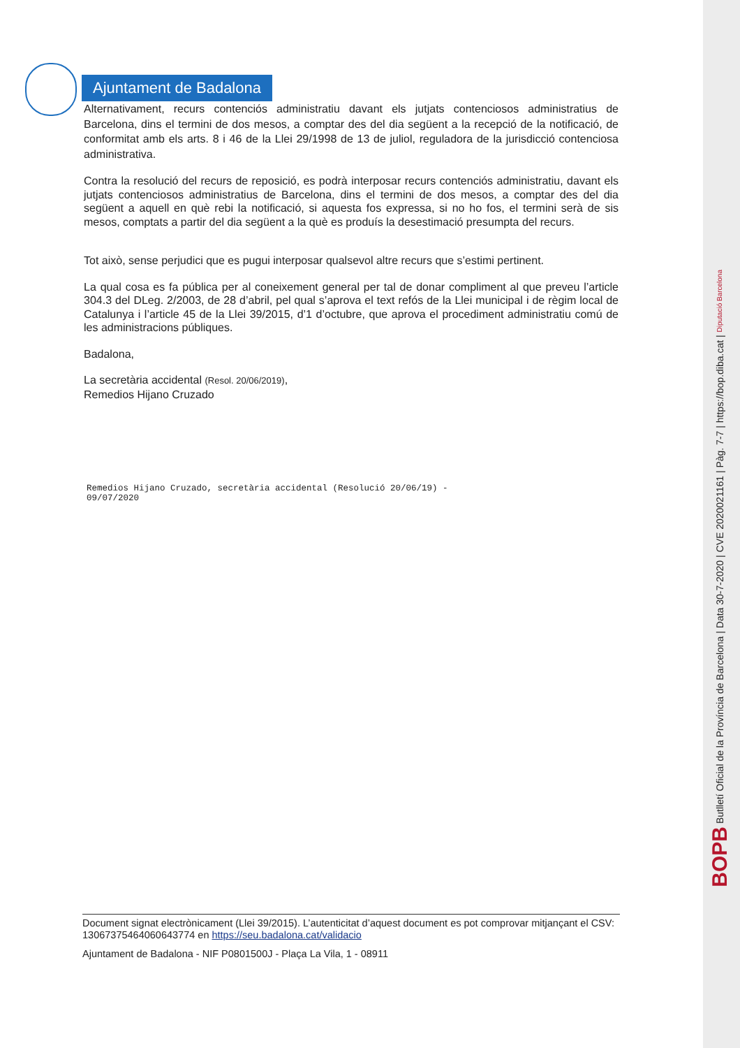Ajuntament de Badalona
Alternativament, recurs contenciós administratiu davant els jutjats contenciosos administratius de Barcelona, dins el termini de dos mesos, a comptar des del dia següent a la recepció de la notificació, de conformitat amb els arts. 8 i 46 de la Llei 29/1998 de 13 de juliol, reguladora de la jurisdicció contenciosa administrativa.
Contra la resolució del recurs de reposició, es podrà interposar recurs contenciós administratiu, davant els jutjats contenciosos administratius de Barcelona, dins el termini de dos mesos, a comptar des del dia següent a aquell en què rebi la notificació, si aquesta fos expressa, si no ho fos, el termini serà de sis mesos, comptats a partir del dia següent a la què es produís la desestimació presumpta del recurs.
Tot això, sense perjudici que es pugui interposar qualsevol altre recurs que s’estimi pertinent.
La qual cosa es fa pública per al coneixement general per tal de donar compliment al que preveu l’article 304.3 del DLeg. 2/2003, de 28 d’abril, pel qual s’aprova el text refós de la Llei municipal i de règim local de Catalunya i l’article 45 de la Llei 39/2015, d’1 d’octubre, que aprova el procediment administratiu comú de les administracions públiques.
Badalona,
La secretària accidental (Resol. 20/06/2019),
Remedios Hijano Cruzado
Remedios Hijano Cruzado, secretària accidental (Resolució 20/06/19) -
09/07/2020
Document signat electrònicament (Llei 39/2015). L’autenticitat d’aquest document es pot comprovar mitjançant el CSV: 13067375464060643774 en https://seu.badalona.cat/validacio
Ajuntament de Badalona - NIF P0801500J - Plaça La Vila, 1 - 08911
BOPB Butlletí Oficial de la Província de Barcelona | Data 30-7-2020 | CVE 2020021161 | Pàg. 7-7 | https://bop.diba.cat | Diputació Barcelona